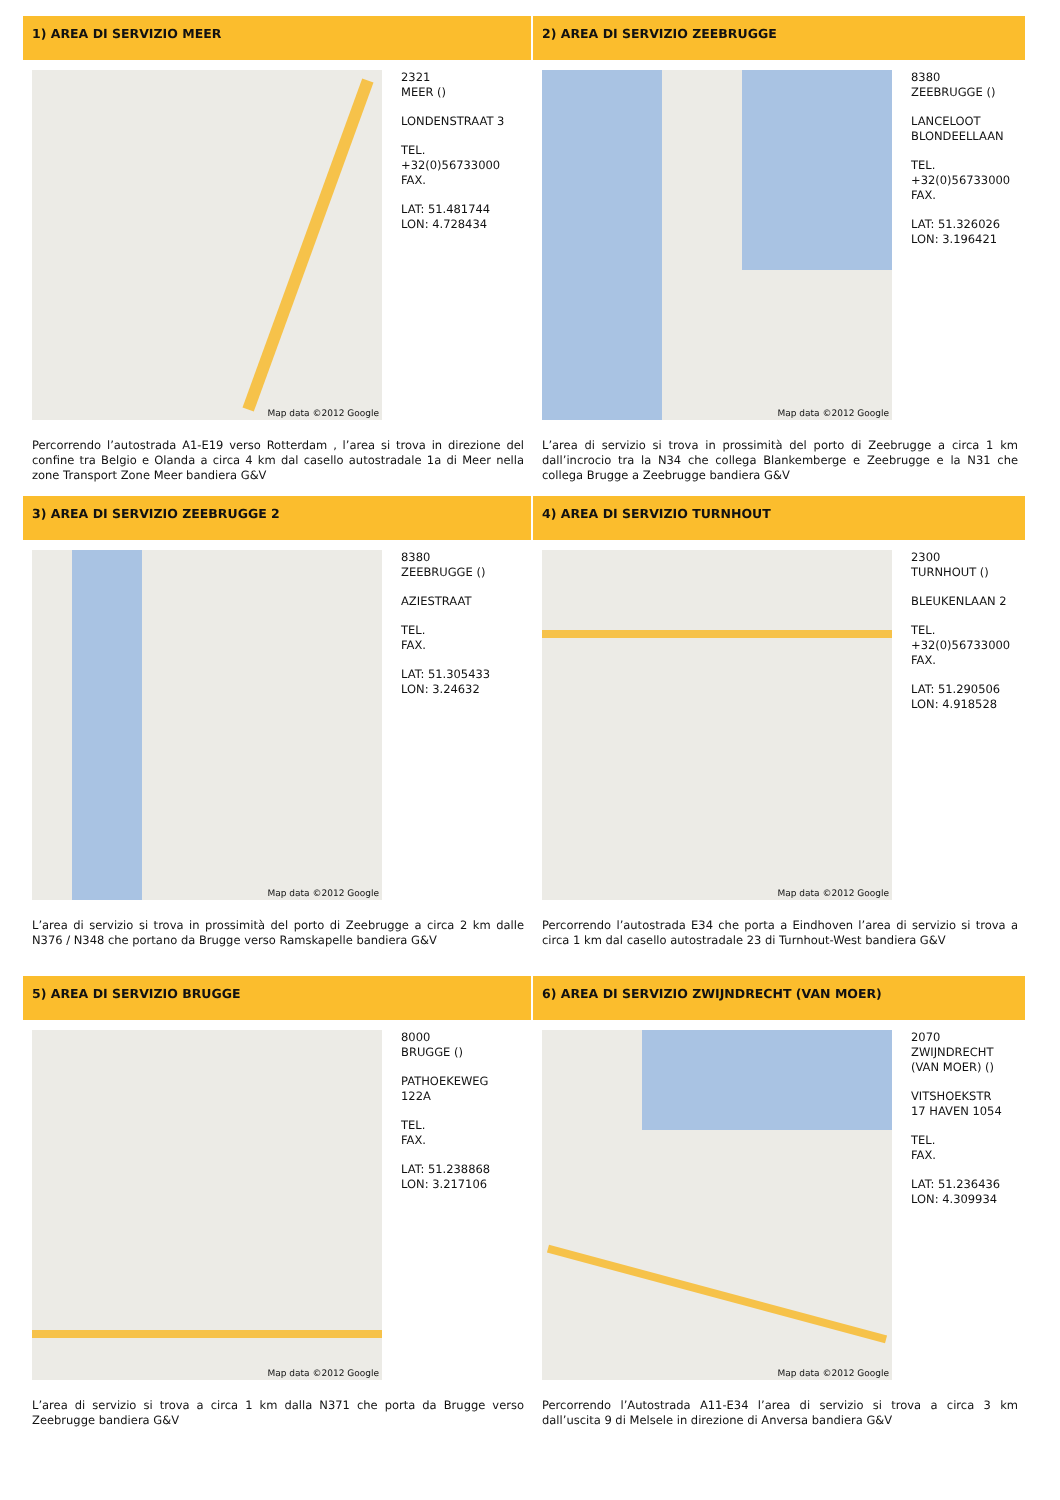1) AREA DI SERVIZIO MEER
Map data ©2012 Google
2321
MEER ()
LONDENSTRAAT 3
TEL.
+32(0)56733000
FAX.
LAT: 51.481744
LON: 4.728434
Percorrendo l’autostrada A1-E19 verso Rotterdam , l’area si trova in direzione del confine tra Belgio e Olanda a circa 4 km dal casello autostradale 1a di Meer nella zone Transport Zone Meer bandiera G&V
2) AREA DI SERVIZIO ZEEBRUGGE
Map data ©2012 Google
8380
ZEEBRUGGE ()
LANCELOOT
BLONDEELLAAN
TEL.
+32(0)56733000
FAX.
LAT: 51.326026
LON: 3.196421
L’area di servizio si trova in prossimità del porto di Zeebrugge a circa 1 km dall’incrocio tra la N34 che collega Blankemberge e Zeebrugge e la N31 che collega Brugge a Zeebrugge bandiera G&V
3) AREA DI SERVIZIO ZEEBRUGGE 2
Map data ©2012 Google
8380
ZEEBRUGGE ()
AZIESTRAAT
TEL.
FAX.
LAT: 51.305433
LON: 3.24632
L’area di servizio si trova in prossimità del porto di Zeebrugge a circa 2 km dalle N376 / N348 che portano da Brugge verso Ramskapelle bandiera G&V
4) AREA DI SERVIZIO TURNHOUT
Map data ©2012 Google
2300
TURNHOUT ()
BLEUKENLAAN 2
TEL.
+32(0)56733000
FAX.
LAT: 51.290506
LON: 4.918528
Percorrendo l’autostrada E34 che porta a Eindhoven l’area di servizio si trova a circa 1 km dal casello autostradale 23 di Turnhout-West bandiera G&V
5) AREA DI SERVIZIO BRUGGE
Map data ©2012 Google
8000
BRUGGE ()
PATHOEKEWEG
122A
TEL.
FAX.
LAT: 51.238868
LON: 3.217106
L’area di servizio si trova a circa 1 km dalla N371 che porta da Brugge verso Zeebrugge bandiera G&V
6) AREA DI SERVIZIO ZWIJNDRECHT (VAN MOER)
Map data ©2012 Google
2070
ZWIJNDRECHT
(VAN MOER) ()
VITSHOEKSTR
17 HAVEN 1054
TEL.
FAX.
LAT: 51.236436
LON: 4.309934
Percorrendo l’Autostrada A11-E34 l’area di servizio si trova a circa 3 km dall’uscita 9 di Melsele in direzione di Anversa bandiera G&V